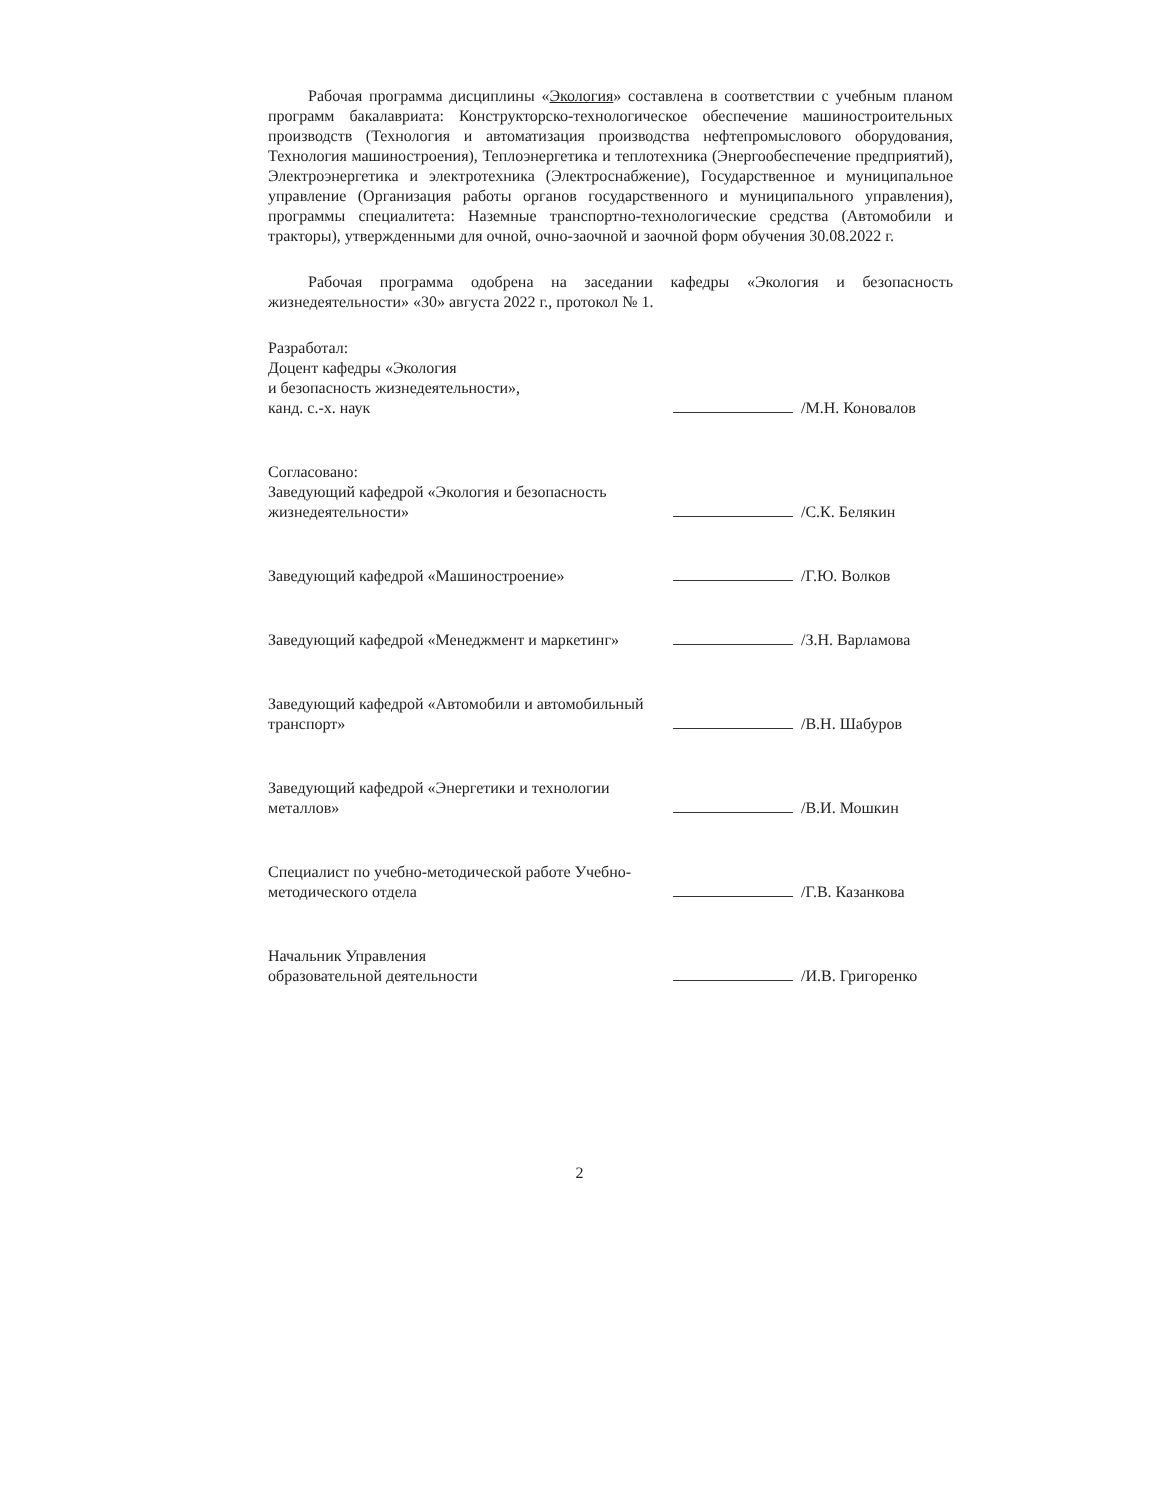Рабочая программа дисциплины «Экология» составлена в соответствии с учебным планом программ бакалавриата: Конструкторско-технологическое обеспечение машиностроительных производств (Технология и автоматизация производства нефтепромыслового оборудования, Технология машиностроения), Теплоэнергетика и теплотехника (Энергообеспечение предприятий), Электроэнергетика и электротехника (Электроснабжение), Государственное и муниципальное управление (Организация работы органов государственного и муниципального управления), программы специалитета: Наземные транспортно-технологические средства (Автомобили и тракторы), утвержденными для очной, очно-заочной и заочной форм обучения 30.08.2022 г.
Рабочая программа одобрена на заседании кафедры «Экология и безопасность жизнедеятельности» «30» августа 2022 г., протокол № 1.
Разработал:
Доцент кафедры «Экология
и безопасность жизнедеятельности»,
канд. с.-х. наук
/М.Н. Коновалов
Согласовано:
Заведующий кафедрой «Экология и безопасность жизнедеятельности»
/С.К. Белякин
Заведующий кафедрой «Машиностроение»
/Г.Ю. Волков
Заведующий кафедрой «Менеджмент и маркетинг»
/З.Н. Варламова
Заведующий кафедрой «Автомобили и автомобильный транспорт»
/В.Н. Шабуров
Заведующий кафедрой «Энергетики и технологии металлов»
/В.И. Мошкин
Специалист по учебно-методической работе Учебно-методического отдела
/Г.В. Казанкова
Начальник Управления
образовательной деятельности
/И.В. Григоренко
2